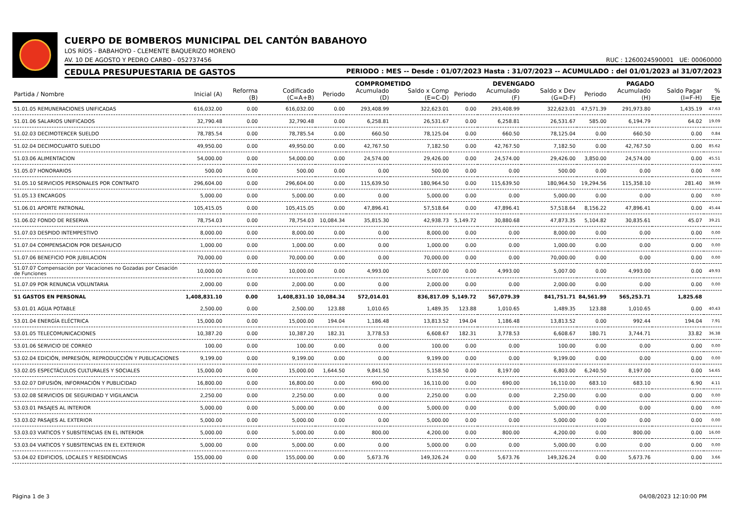CUERPO DE BOMBEROS MUNICIPAL DEL CANTÓN BABAHOYO
LOS RÍOS - BABAHOYO - CLEMENTE BAQUERIZO MORENO
AV. 10 DE AGOSTO Y PEDRO CARBO - 052737456 RUC : 1260024590001 UE: 00060000
CEDULA PRESUPUESTARIA DE GASTOS PERIODO : MES -- Desde : 01/07/2023 Hasta : 31/07/2023 -- ACUMULADO : del 01/01/2023 al 31/07/2023
| | | | | COMPROMETIDO | | | DEVENGADO | | | PAGADO | | | |
| --- | --- | --- | --- | --- | --- | --- | --- | --- | --- | --- | --- | --- | --- |
| Partida / Nombre | Inicial (A) | Reforma (B) | Codificado (C=A+B) | Periodo | Acumulado (D) | Saldo x Comp (E=C-D) | Periodo | Acumulado (F) | Saldo x Dev (G=D-F) | Periodo | Acumulado (H) | Saldo Pagar (I=F-H) | % Eje |
| 51.01.05 REMUNERACIONES UNIFICADAS | 616,032.00 | 0.00 | 616,032.00 | 0.00 | 293,408.99 | 322,623.01 | 0.00 | 293,408.99 | 322,623.01 | 47,571.39 | 291,973.80 | 1,435.19 | 47.63 |
| 51.01.06 SALARIOS UNIFICADOS | 32,790.48 | 0.00 | 32,790.48 | 0.00 | 6,258.81 | 26,531.67 | 0.00 | 6,258.81 | 26,531.67 | 585.00 | 6,194.79 | 64.02 | 19.09 |
| 51.02.03 DECIMOTERCER SUELDO | 78,785.54 | 0.00 | 78,785.54 | 0.00 | 660.50 | 78,125.04 | 0.00 | 660.50 | 78,125.04 | 0.00 | 660.50 | 0.00 | 0.84 |
| 51.02.04 DECIMOCUARTO SUELDO | 49,950.00 | 0.00 | 49,950.00 | 0.00 | 42,767.50 | 7,182.50 | 0.00 | 42,767.50 | 7,182.50 | 0.00 | 42,767.50 | 0.00 | 85.62 |
| 51.03.06 ALIMENTACION | 54,000.00 | 0.00 | 54,000.00 | 0.00 | 24,574.00 | 29,426.00 | 0.00 | 24,574.00 | 29,426.00 | 3,850.00 | 24,574.00 | 0.00 | 45.51 |
| 51.05.07 HONORARIOS | 500.00 | 0.00 | 500.00 | 0.00 | 0.00 | 500.00 | 0.00 | 0.00 | 500.00 | 0.00 | 0.00 | 0.00 | 0.00 |
| 51.05.10 SERVICIOS PERSONALES POR CONTRATO | 296,604.00 | 0.00 | 296,604.00 | 0.00 | 115,639.50 | 180,964.50 | 0.00 | 115,639.50 | 180,964.50 | 19,294.56 | 115,358.10 | 281.40 | 38.99 |
| 51.05.13 ENCARGOS | 5,000.00 | 0.00 | 5,000.00 | 0.00 | 0.00 | 5,000.00 | 0.00 | 0.00 | 5,000.00 | 0.00 | 0.00 | 0.00 | 0.00 |
| 51.06.01 APORTE PATRONAL | 105,415.05 | 0.00 | 105,415.05 | 0.00 | 47,896.41 | 57,518.64 | 0.00 | 47,896.41 | 57,518.64 | 8,156.22 | 47,896.41 | 0.00 | 45.44 |
| 51.06.02 FONDO DE RESERVA | 78,754.03 | 0.00 | 78,754.03 | 10,084.34 | 35,815.30 | 42,938.73 | 5,149.72 | 30,880.68 | 47,873.35 | 5,104.82 | 30,835.61 | 45.07 | 39.21 |
| 51.07.03 DESPIDO INTEMPESTIVO | 8,000.00 | 0.00 | 8,000.00 | 0.00 | 0.00 | 8,000.00 | 0.00 | 0.00 | 8,000.00 | 0.00 | 0.00 | 0.00 | 0.00 |
| 51.07.04 COMPENSACION POR DESAHUCIO | 1,000.00 | 0.00 | 1,000.00 | 0.00 | 0.00 | 1,000.00 | 0.00 | 0.00 | 1,000.00 | 0.00 | 0.00 | 0.00 | 0.00 |
| 51.07.06 BENEFICIO POR JUBILACION | 70,000.00 | 0.00 | 70,000.00 | 0.00 | 0.00 | 70,000.00 | 0.00 | 0.00 | 70,000.00 | 0.00 | 0.00 | 0.00 | 0.00 |
| 51.07.07 Compensación por Vacaciones no Gozadas por Cesación de Funciones | 10,000.00 | 0.00 | 10,000.00 | 0.00 | 4,993.00 | 5,007.00 | 0.00 | 4,993.00 | 5,007.00 | 0.00 | 4,993.00 | 0.00 | 49.93 |
| 51.07.09 POR RENUNCIA VOLUNTARIA | 2,000.00 | 0.00 | 2,000.00 | 0.00 | 0.00 | 2,000.00 | 0.00 | 0.00 | 2,000.00 | 0.00 | 0.00 | 0.00 | 0.00 |
| 51 GASTOS EN PERSONAL | 1,408,831.10 | 0.00 | 1,408,831.10 | 10,084.34 | 572,014.01 | 836,817.09 | 5,149.72 | 567,079.39 | 841,751.71 | 84,561.99 | 565,253.71 | 1,825.68 | |
| 53.01.01 AGUA POTABLE | 2,500.00 | 0.00 | 2,500.00 | 123.88 | 1,010.65 | 1,489.35 | 123.88 | 1,010.65 | 1,489.35 | 123.88 | 1,010.65 | 0.00 | 40.43 |
| 53.01.04 ENERGÍA ELÉCTRICA | 15,000.00 | 0.00 | 15,000.00 | 194.04 | 1,186.48 | 13,813.52 | 194.04 | 1,186.48 | 13,813.52 | 0.00 | 992.44 | 194.04 | 7.91 |
| 53.01.05 TELECOMUNICACIONES | 10,387.20 | 0.00 | 10,387.20 | 182.31 | 3,778.53 | 6,608.67 | 182.31 | 3,778.53 | 6,608.67 | 180.71 | 3,744.71 | 33.82 | 36.38 |
| 53.01.06 SERVICIO DE CORREO | 100.00 | 0.00 | 100.00 | 0.00 | 0.00 | 100.00 | 0.00 | 0.00 | 100.00 | 0.00 | 0.00 | 0.00 | 0.00 |
| 53.02.04 EDICIÓN, IMPRESIÓN, REPRODUCCIÓN Y PUBLICACIONES | 9,199.00 | 0.00 | 9,199.00 | 0.00 | 0.00 | 9,199.00 | 0.00 | 0.00 | 9,199.00 | 0.00 | 0.00 | 0.00 | 0.00 |
| 53.02.05 ESPECTÁCULOS CULTURALES Y SOCIALES | 15,000.00 | 0.00 | 15,000.00 | 1,644.50 | 9,841.50 | 5,158.50 | 0.00 | 8,197.00 | 6,803.00 | 6,240.50 | 8,197.00 | 0.00 | 54.65 |
| 53.02.07 DIFUSIÓN, INFORMACIÓN Y PUBLICIDAD | 16,800.00 | 0.00 | 16,800.00 | 0.00 | 690.00 | 16,110.00 | 0.00 | 690.00 | 16,110.00 | 683.10 | 683.10 | 6.90 | 4.11 |
| 53.02.08 SERVICIOS DE SEGURIDAD Y VIGILANCIA | 2,250.00 | 0.00 | 2,250.00 | 0.00 | 0.00 | 2,250.00 | 0.00 | 0.00 | 2,250.00 | 0.00 | 0.00 | 0.00 | 0.00 |
| 53.03.01 PASAJES AL INTERIOR | 5,000.00 | 0.00 | 5,000.00 | 0.00 | 0.00 | 5,000.00 | 0.00 | 0.00 | 5,000.00 | 0.00 | 0.00 | 0.00 | 0.00 |
| 53.03.02 PASAJES AL EXTERIOR | 5,000.00 | 0.00 | 5,000.00 | 0.00 | 0.00 | 5,000.00 | 0.00 | 0.00 | 5,000.00 | 0.00 | 0.00 | 0.00 | 0.00 |
| 53.03.03 VIATICOS Y SUBSITENCIAS EN EL INTERIOR | 5,000.00 | 0.00 | 5,000.00 | 0.00 | 800.00 | 4,200.00 | 0.00 | 800.00 | 4,200.00 | 0.00 | 800.00 | 0.00 | 16.00 |
| 53.03.04 VIATICOS Y SUBSITENCIAS EN EL EXTERIOR | 5,000.00 | 0.00 | 5,000.00 | 0.00 | 0.00 | 5,000.00 | 0.00 | 0.00 | 5,000.00 | 0.00 | 0.00 | 0.00 | 0.00 |
| 53.04.02 EDIFICIOS, LOCALES Y RESIDENCIAS | 155,000.00 | 0.00 | 155,000.00 | 0.00 | 5,673.76 | 149,326.24 | 0.00 | 5,673.76 | 149,326.24 | 0.00 | 5,673.76 | 0.00 | 3.66 |
Página 1 de 3 04/08/2023 12:10:00 PM